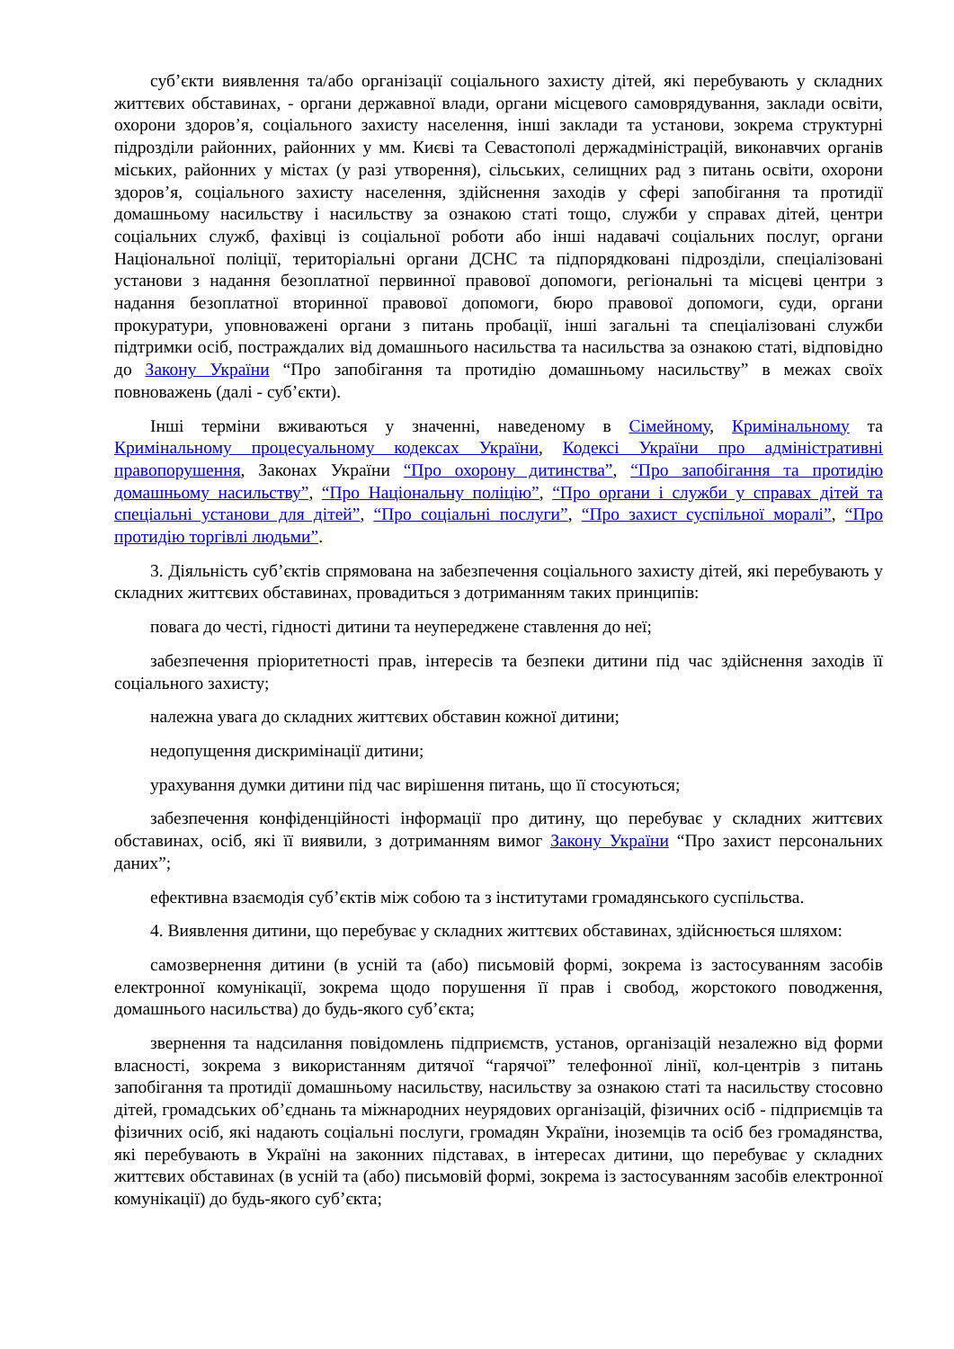суб’єкти виявлення та/або організації соціального захисту дітей, які перебувають у складних життєвих обставинах, - органи державної влади, органи місцевого самоврядування, заклади освіти, охорони здоров’я, соціального захисту населення, інші заклади та установи, зокрема структурні підрозділи районних, районних у мм. Києві та Севастополі держадміністрацій, виконавчих органів міських, районних у містах (у разі утворення), сільських, селищних рад з питань освіти, охорони здоров’я, соціального захисту населення, здійснення заходів у сфері запобігання та протидії домашньому насильству і насильству за ознакою статі тощо, служби у справах дітей, центри соціальних служб, фахівці із соціальної роботи або інші надавачі соціальних послуг, органи Національної поліції, територіальні органи ДСНС та підпорядковані підрозділи, спеціалізовані установи з надання безоплатної первинної правової допомоги, регіональні та місцеві центри з надання безоплатної вторинної правової допомоги, бюро правової допомоги, суди, органи прокуратури, уповноважені органи з питань пробації, інші загальні та спеціалізовані служби підтримки осіб, постраждалих від домашнього насильства та насильства за ознакою статі, відповідно до Закону України “Про запобігання та протидію домашньому насильству” в межах своїх повноважень (далі - суб’єкти).
Інші терміни вживаються у значенні, наведеному в Сімейному, Кримінальному та Кримінальному процесуальному кодексах України, Кодексі України про адміністративні правопорушення, Законах України “Про охорону дитинства”, “Про запобігання та протидію домашньому насильству”, “Про Національну поліцію”, “Про органи і служби у справах дітей та спеціальні установи для дітей”, “Про соціальні послуги”, “Про захист суспільної моралі”, “Про протидію торгівлі людьми”.
3. Діяльність суб’єктів спрямована на забезпечення соціального захисту дітей, які перебувають у складних життєвих обставинах, провадиться з дотриманням таких принципів:
повага до честі, гідності дитини та неупереджене ставлення до неї;
забезпечення пріоритетності прав, інтересів та безпеки дитини під час здійснення заходів її соціального захисту;
належна увага до складних життєвих обставин кожної дитини;
недопущення дискримінації дитини;
урахування думки дитини під час вирішення питань, що її стосуються;
забезпечення конфіденційності інформації про дитину, що перебуває у складних життєвих обставинах, осіб, які її виявили, з дотриманням вимог Закону України “Про захист персональних даних”;
ефективна взаємодія суб’єктів між собою та з інститутами громадянського суспільства.
4. Виявлення дитини, що перебуває у складних життєвих обставинах, здійснюється шляхом:
самозвернення дитини (в усній та (або) письмовій формі, зокрема із застосуванням засобів електронної комунікації, зокрема щодо порушення її прав і свобод, жорстокого поводження, домашнього насильства) до будь-якого суб’єкта;
звернення та надсилання повідомлень підприємств, установ, організацій незалежно від форми власності, зокрема з використанням дитячої “гарячої” телефонної лінії, кол-центрів з питань запобігання та протидії домашньому насильству, насильству за ознакою статі та насильству стосовно дітей, громадських об’єднань та міжнародних неурядових організацій, фізичних осіб - підприємців та фізичних осіб, які надають соціальні послуги, громадян України, іноземців та осіб без громадянства, які перебувають в Україні на законних підставах, в інтересах дитини, що перебуває у складних життєвих обставинах (в усній та (або) письмовій формі, зокрема із застосуванням засобів електронної комунікації) до будь-якого суб’єкта;